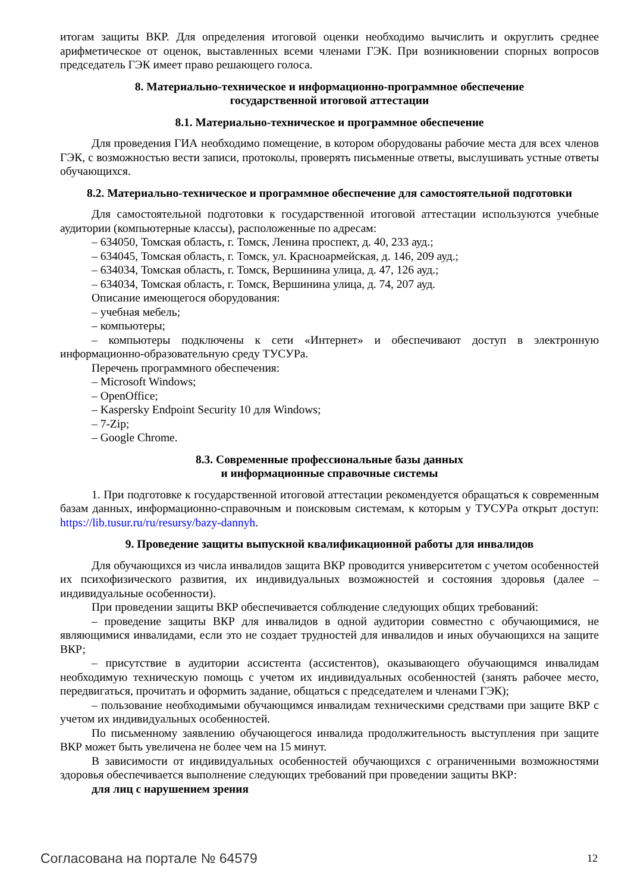итогам защиты ВКР. Для определения итоговой оценки необходимо вычислить и округлить среднее арифметическое от оценок, выставленных всеми членами ГЭК. При возникновении спорных вопросов председатель ГЭК имеет право решающего голоса.
8. Материально-техническое и информационно-программное обеспечение
государственной итоговой аттестации
8.1. Материально-техническое и программное обеспечение
Для проведения ГИА необходимо помещение, в котором оборудованы рабочие места для всех членов ГЭК, с возможностью вести записи, протоколы, проверять письменные ответы, выслушивать устные ответы обучающихся.
8.2. Материально-техническое и программное обеспечение для самостоятельной подготовки
Для самостоятельной подготовки к государственной итоговой аттестации используются учебные аудитории (компьютерные классы), расположенные по адресам:
– 634050, Томская область, г. Томск, Ленина проспект, д. 40, 233 ауд.;
– 634045, Томская область, г. Томск, ул. Красноармейская, д. 146, 209 ауд.;
– 634034, Томская область, г. Томск, Вершинина улица, д. 47, 126 ауд.;
– 634034, Томская область, г. Томск, Вершинина улица, д. 74, 207 ауд.
Описание имеющегося оборудования:
– учебная мебель;
– компьютеры;
– компьютеры подключены к сети «Интернет» и обеспечивают доступ в электронную информационно-образовательную среду ТУСУРа.
Перечень программного обеспечения:
– Microsoft Windows;
– OpenOffice;
– Kaspersky Endpoint Security 10 для Windows;
– 7-Zip;
– Google Chrome.
8.3. Современные профессиональные базы данных
и информационные справочные системы
1. При подготовке к государственной итоговой аттестации рекомендуется обращаться к современным базам данных, информационно-справочным и поисковым системам, к которым у ТУСУРа открыт доступ: https://lib.tusur.ru/ru/resursy/bazy-dannyh.
9. Проведение защиты выпускной квалификационной работы для инвалидов
Для обучающихся из числа инвалидов защита ВКР проводится университетом с учетом особенностей их психофизического развития, их индивидуальных возможностей и состояния здоровья (далее – индивидуальные особенности).
При проведении защиты ВКР обеспечивается соблюдение следующих общих требований:
– проведение защиты ВКР для инвалидов в одной аудитории совместно с обучающимися, не являющимися инвалидами, если это не создает трудностей для инвалидов и иных обучающихся на защите ВКР;
– присутствие в аудитории ассистента (ассистентов), оказывающего обучающимся инвалидам необходимую техническую помощь с учетом их индивидуальных особенностей (занять рабочее место, передвигаться, прочитать и оформить задание, общаться с председателем и членами ГЭК);
– пользование необходимыми обучающимся инвалидам техническими средствами при защите ВКР с учетом их индивидуальных особенностей.
По письменному заявлению обучающегося инвалида продолжительность выступления при защите ВКР может быть увеличена не более чем на 15 минут.
В зависимости от индивидуальных особенностей обучающихся с ограниченными возможностями здоровья обеспечивается выполнение следующих требований при проведении защиты ВКР:
для лиц с нарушением зрения
Согласована на портале № 64579 12